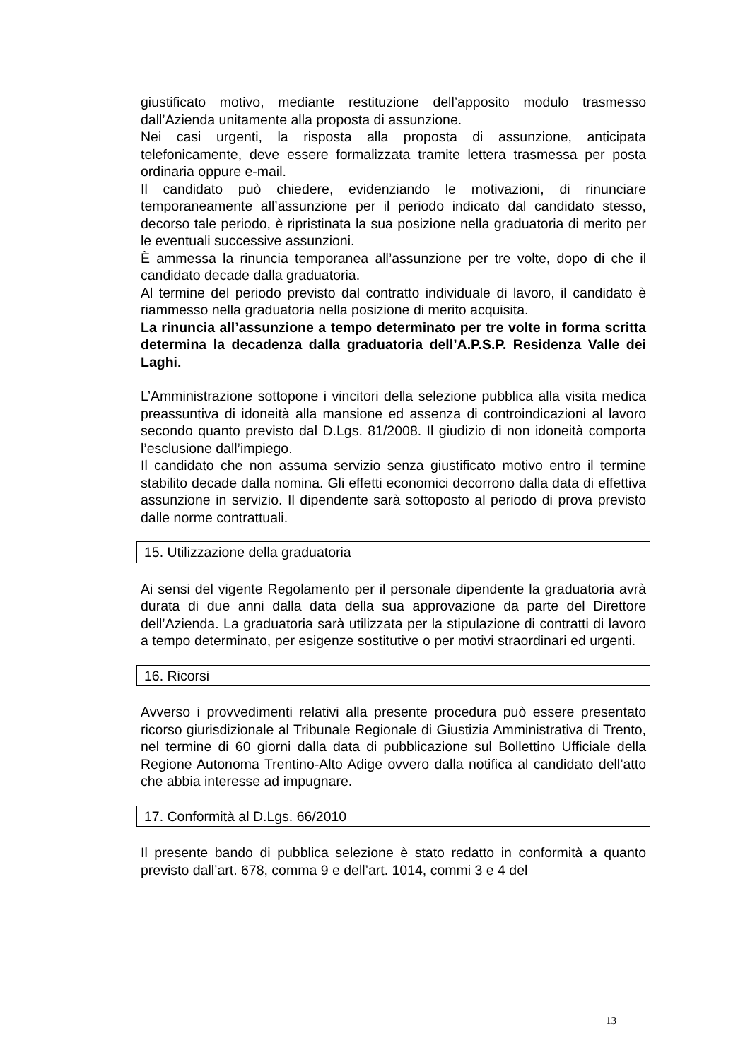giustificato motivo, mediante restituzione dell’apposito modulo trasmesso dall’Azienda unitamente alla proposta di assunzione.
Nei casi urgenti, la risposta alla proposta di assunzione, anticipata telefonicamente, deve essere formalizzata tramite lettera trasmessa per posta ordinaria oppure e-mail.
Il candidato può chiedere, evidenziando le motivazioni, di rinunciare temporaneamente all’assunzione per il periodo indicato dal candidato stesso, decorso tale periodo, è ripristinata la sua posizione nella graduatoria di merito per le eventuali successive assunzioni.
È ammessa la rinuncia temporanea all’assunzione per tre volte, dopo di che il candidato decade dalla graduatoria.
Al termine del periodo previsto dal contratto individuale di lavoro, il candidato è riammesso nella graduatoria nella posizione di merito acquisita.
La rinuncia all’assunzione a tempo determinato per tre volte in forma scritta determina la decadenza dalla graduatoria dell’A.P.S.P. Residenza Valle dei Laghi.
L’Amministrazione sottopone i vincitori della selezione pubblica alla visita medica preassuntiva di idoneità alla mansione ed assenza di controindicazioni al lavoro secondo quanto previsto dal D.Lgs. 81/2008. Il giudizio di non idoneità comporta l’esclusione dall’impiego.
Il candidato che non assuma servizio senza giustificato motivo entro il termine stabilito decade dalla nomina. Gli effetti economici decorrono dalla data di effettiva assunzione in servizio. Il dipendente sarà sottoposto al periodo di prova previsto dalle norme contrattuali.
15. Utilizzazione della graduatoria
Ai sensi del vigente Regolamento per il personale dipendente la graduatoria avrà durata di due anni dalla data della sua approvazione da parte del Direttore dell’Azienda. La graduatoria sarà utilizzata per la stipulazione di contratti di lavoro a tempo determinato, per esigenze sostitutive o per motivi straordinari ed urgenti.
16. Ricorsi
Avverso i provvedimenti relativi alla presente procedura può essere presentato ricorso giurisdizionale al Tribunale Regionale di Giustizia Amministrativa di Trento, nel termine di 60 giorni dalla data di pubblicazione sul Bollettino Ufficiale della Regione Autonoma Trentino-Alto Adige ovvero dalla notifica al candidato dell’atto che abbia interesse ad impugnare.
17. Conformità al D.Lgs. 66/2010
Il presente bando di pubblica selezione è stato redatto in conformità a quanto previsto dall’art. 678, comma 9 e dell’art. 1014, commi 3 e 4 del
13